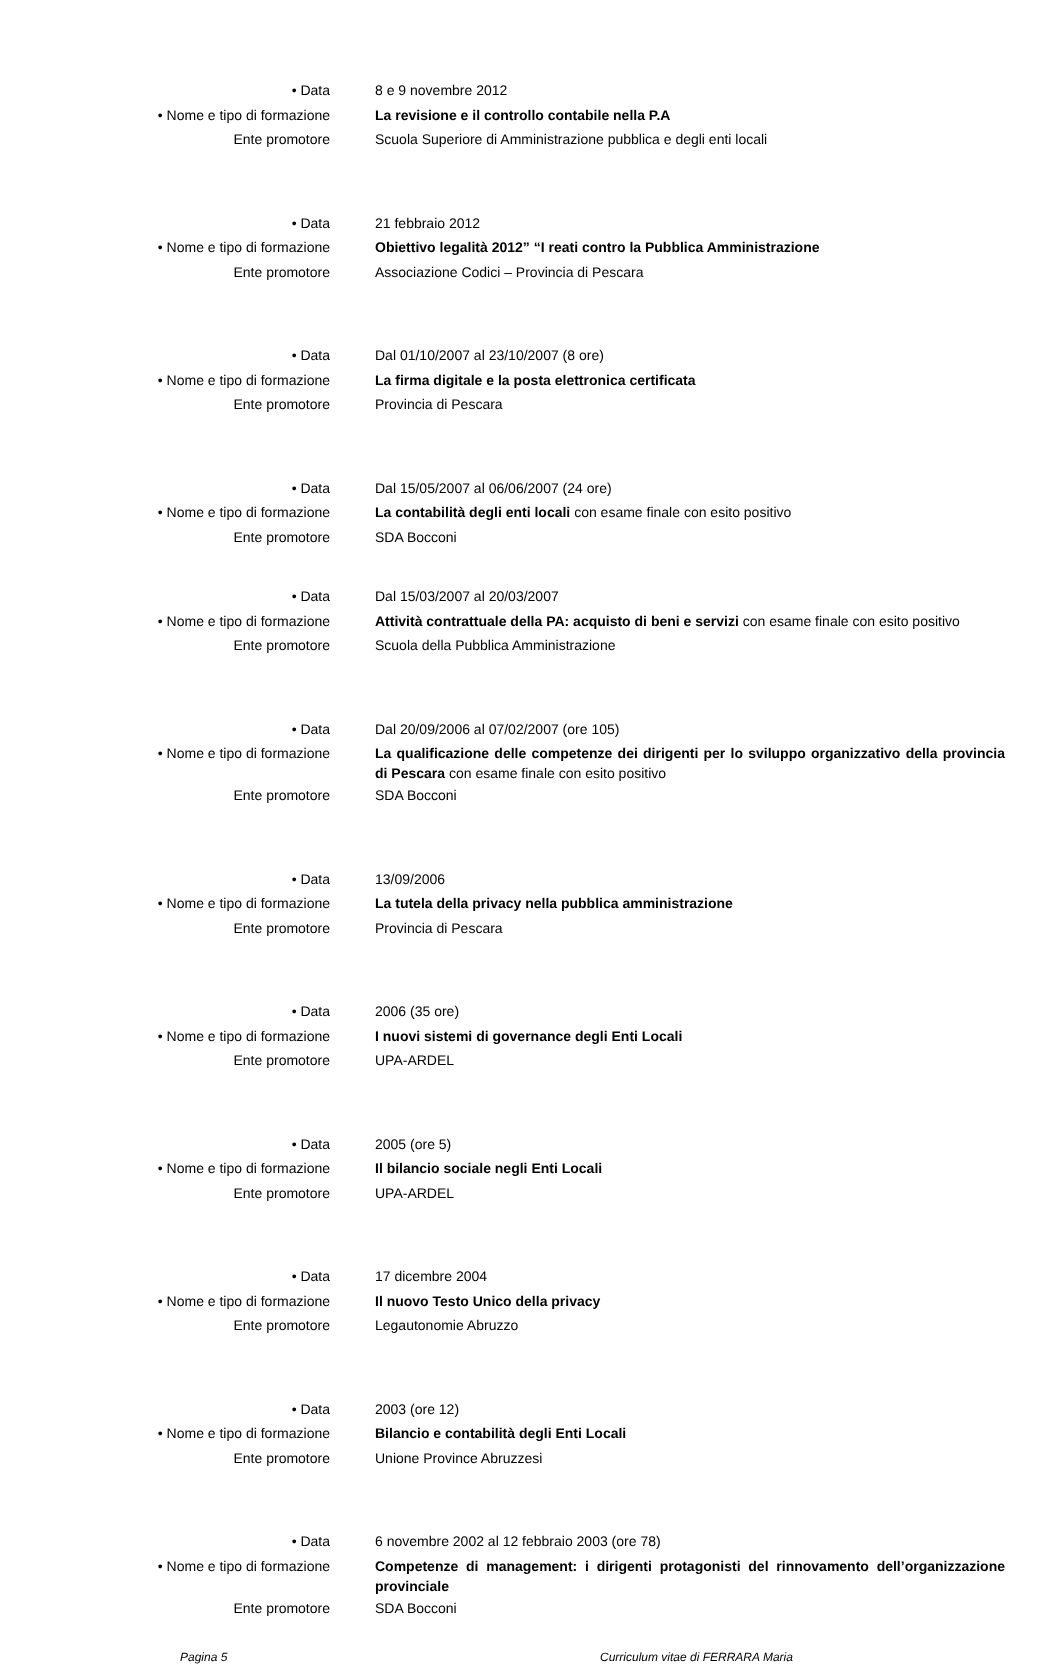• Data 8 e 9 novembre 2012
• Nome e tipo di formazione La revisione e il controllo contabile nella P.A
Ente promotore Scuola Superiore di Amministrazione pubblica e degli enti locali
• Data 21 febbraio 2012
• Nome e tipo di formazione Obiettivo legalità 2012” “I reati contro la Pubblica Amministrazione
Ente promotore Associazione Codici – Provincia di Pescara
• Data Dal 01/10/2007 al 23/10/2007 (8 ore)
• Nome e tipo di formazione La firma digitale e la posta elettronica certificata
Ente promotore Provincia di Pescara
• Data Dal 15/05/2007 al 06/06/2007 (24 ore)
• Nome e tipo di formazione La contabilità degli enti locali con esame finale con esito positivo
Ente promotore SDA Bocconi
• Data Dal 15/03/2007 al 20/03/2007
• Nome e tipo di formazione Attività contrattuale della PA: acquisto di beni e servizi con esame finale con esito positivo
Ente promotore Scuola della Pubblica Amministrazione
• Data Dal 20/09/2006 al 07/02/2007 (ore 105)
• Nome e tipo di formazione
La qualificazione delle competenze dei dirigenti per lo sviluppo organizzativo della provincia di Pescara con esame finale con esito positivo
Ente promotore SDA Bocconi
• Data 13/09/2006
• Nome e tipo di formazione La tutela della privacy nella pubblica amministrazione
Ente promotore Provincia di Pescara
• Data 2006 (35 ore)
• Nome e tipo di formazione I nuovi sistemi di governance degli Enti Locali
Ente promotore UPA-ARDEL
• Data 2005 (ore 5)
• Nome e tipo di formazione Il bilancio sociale negli Enti Locali
Ente promotore UPA-ARDEL
• Data 17 dicembre 2004
• Nome e tipo di formazione Il nuovo Testo Unico della privacy
Ente promotore Legautonomie Abruzzo
• Data 2003 (ore 12)
• Nome e tipo di formazione Bilancio e contabilità degli Enti Locali
Ente promotore Unione Province Abruzzesi
• Data 6 novembre 2002 al 12 febbraio 2003 (ore 78)
• Nome e tipo di formazione
Competenze di management: i dirigenti protagonisti del rinnovamento dell’organizzazione provinciale
Ente promotore SDA Bocconi
Pagina 5 Curriculum vitae di FERRARA Maria